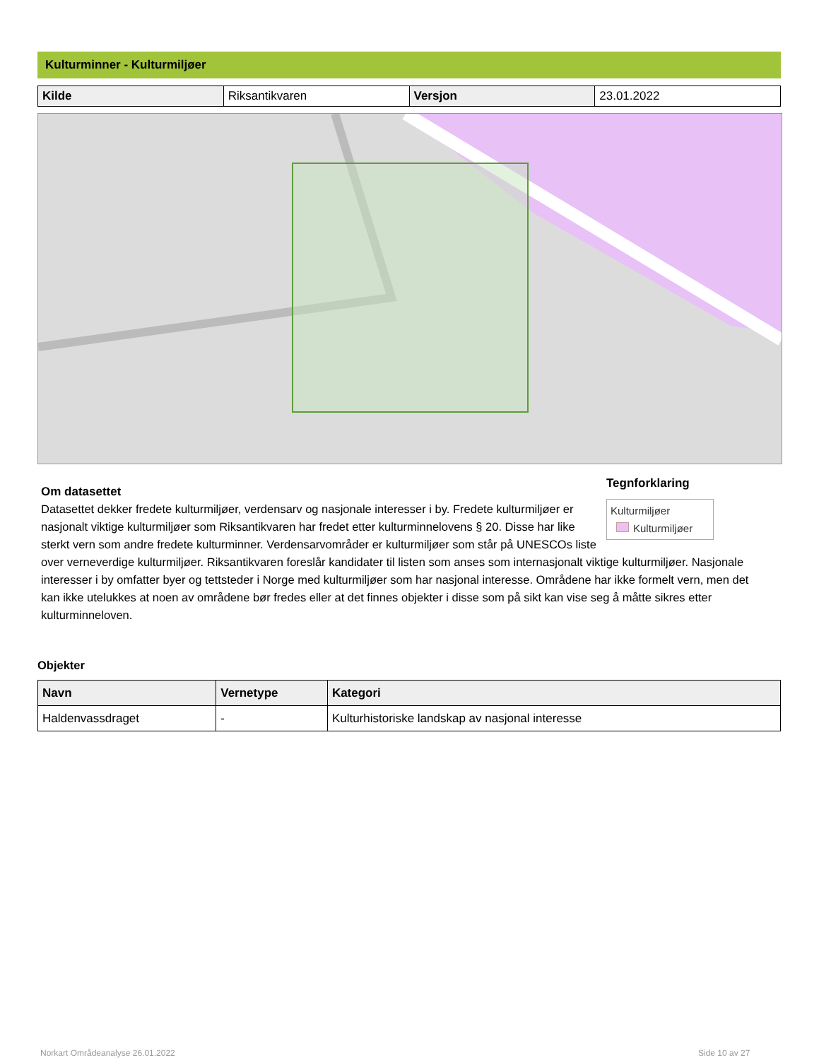Kulturminner - Kulturmiljøer
| Kilde | Riksantikvaren | Versjon | 23.01.2022 |
Tegnforklaring
Kulturmiljøer
Kulturmiljøer
Om datasettet
Datasettet dekker fredete kulturmiljøer, verdensarv og nasjonale interesser i by. Fredete kulturmiljøer er nasjonalt viktige kulturmiljøer som Riksantikvaren har fredet etter kulturminnelovens § 20. Disse har like sterkt vern som andre fredete kulturminner. Verdensarvområder er kulturmiljøer som står på UNESCOs liste over verneverdige kulturmiljøer. Riksantikvaren foreslår kandidater til listen som anses som internasjonalt viktige kulturmiljøer. Nasjonale interesser i by omfatter byer og tettsteder i Norge med kulturmiljøer som har nasjonal interesse. Områdene har ikke formelt vern, men det kan ikke utelukkes at noen av områdene bør fredes eller at det finnes objekter i disse som på sikt kan vise seg å måtte sikres etter kulturminneloven.
Objekter
| Navn | Vernetype | Kategori |
| --- | --- | --- |
| Haldenvassdraget | - | Kulturhistoriske landskap av nasjonal interesse |
Norkart Områdeanalyse 26.01.2022
Side 10 av 27